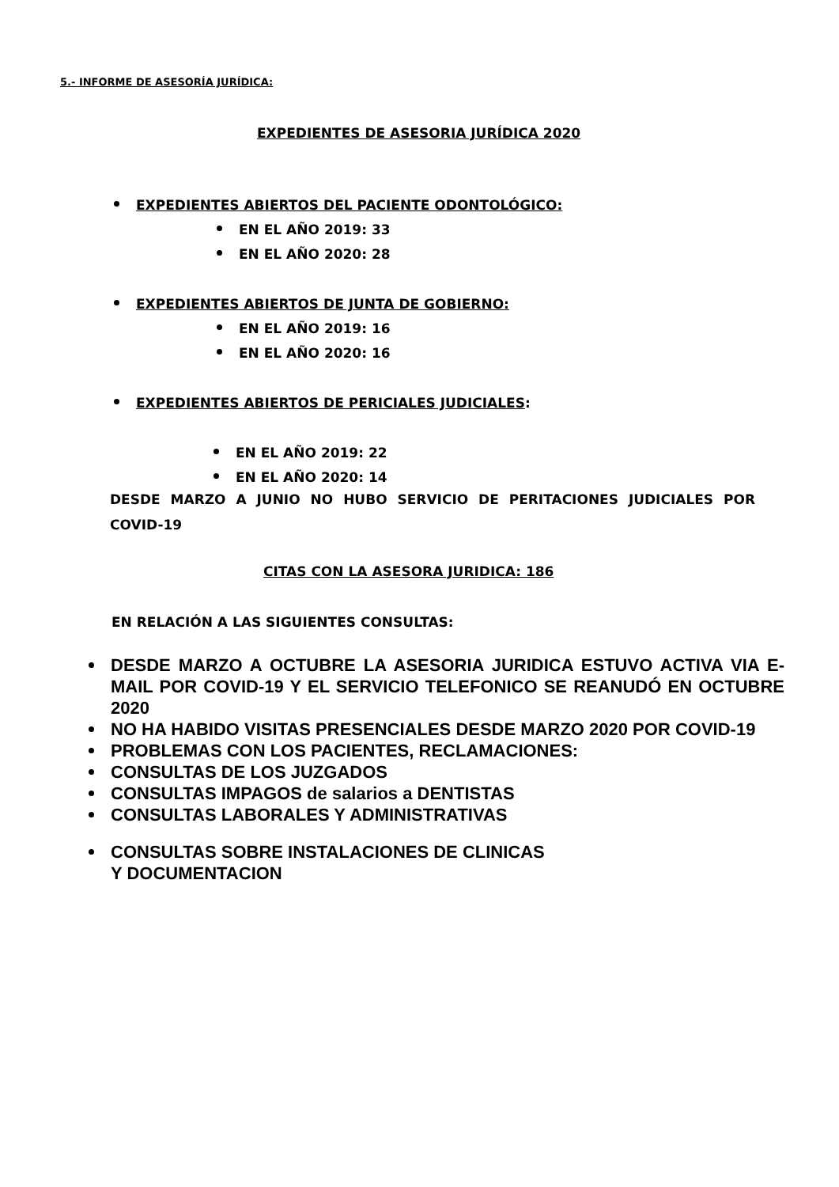5.- INFORME DE ASESORÍA JURÍDICA:
EXPEDIENTES DE ASESORIA JURÍDICA 2020
EXPEDIENTES ABIERTOS DEL PACIENTE ODONTOLÓGICO:
EN EL AÑO 2019: 33
EN EL AÑO 2020: 28
EXPEDIENTES ABIERTOS DE JUNTA DE GOBIERNO:
EN EL AÑO 2019: 16
EN EL AÑO 2020: 16
EXPEDIENTES ABIERTOS DE PERICIALES JUDICIALES:
EN EL AÑO 2019: 22
EN EL AÑO 2020: 14
DESDE MARZO A JUNIO NO HUBO SERVICIO DE PERITACIONES JUDICIALES POR COVID-19
CITAS CON LA ASESORA JURIDICA: 186
EN RELACIÓN A LAS SIGUIENTES CONSULTAS:
DESDE MARZO A OCTUBRE LA ASESORIA JURIDICA ESTUVO ACTIVA VIA E-MAIL POR COVID-19 Y EL SERVICIO TELEFONICO SE REANUDÓ EN OCTUBRE 2020
NO HA HABIDO VISITAS PRESENCIALES DESDE MARZO 2020 POR COVID-19
PROBLEMAS CON LOS PACIENTES, RECLAMACIONES:
CONSULTAS DE LOS JUZGADOS
CONSULTAS IMPAGOS de salarios a DENTISTAS
CONSULTAS LABORALES Y ADMINISTRATIVAS
CONSULTAS SOBRE INSTALACIONES DE CLINICAS
Y DOCUMENTACION